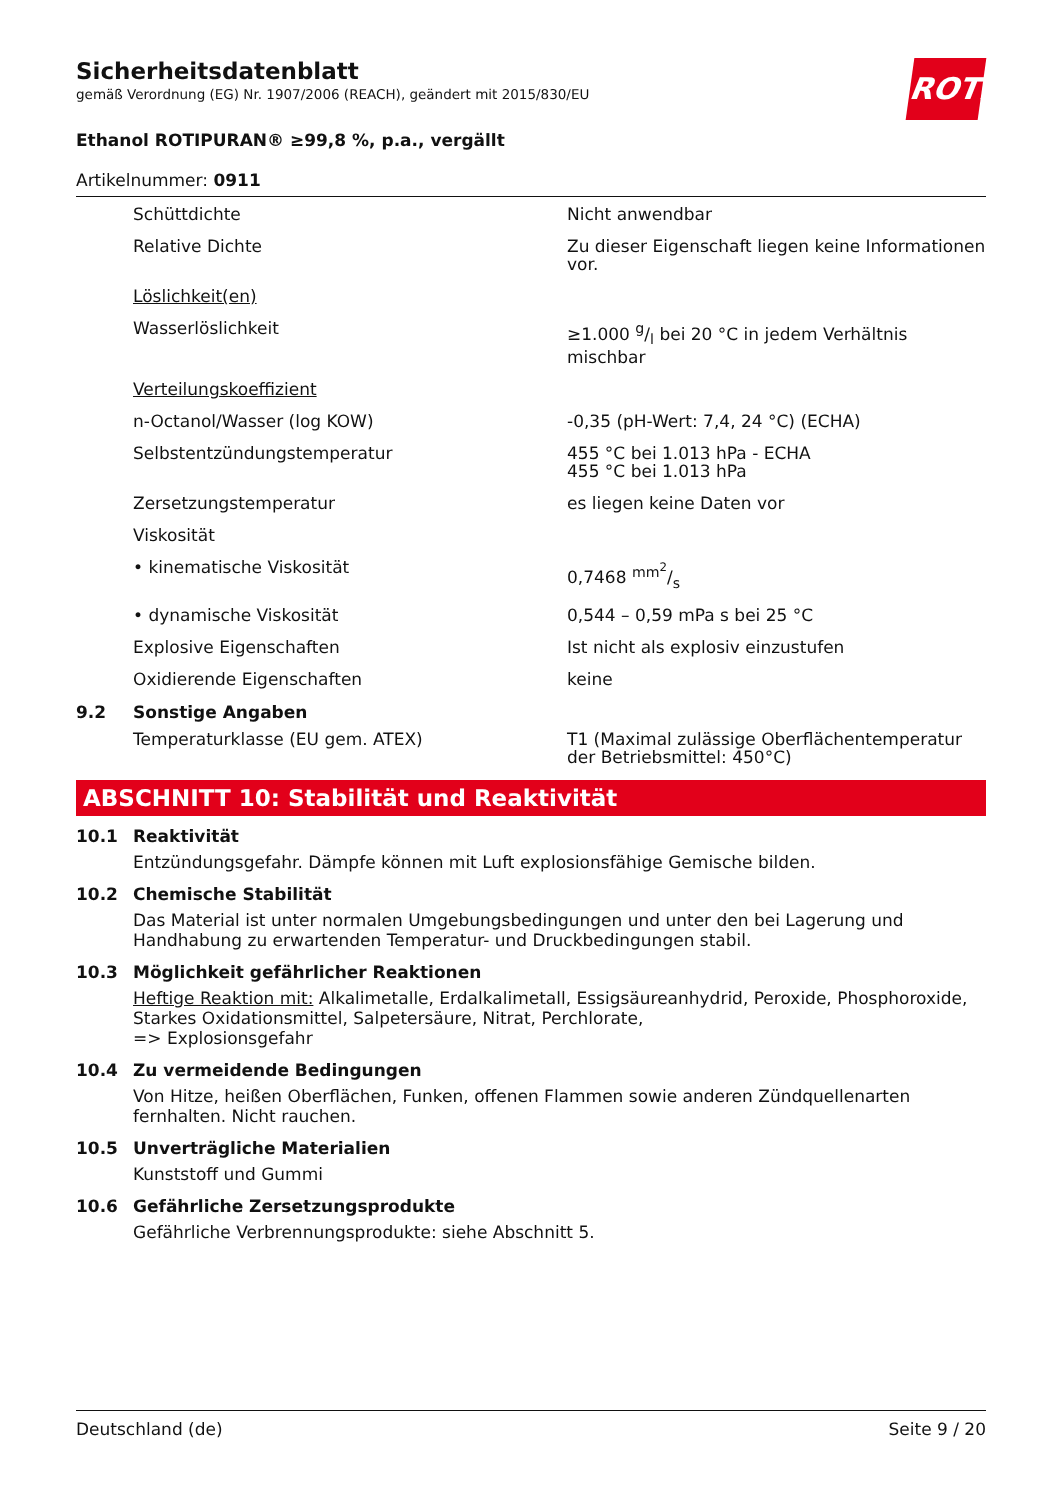ROTH
Sicherheitsdatenblatt
gemäß Verordnung (EG) Nr. 1907/2006 (REACH), geändert mit 2015/830/EU
Ethanol ROTIPURAN® ≥99,8 %, p.a., vergällt
Artikelnummer: 0911
Schüttdichte Nicht anwendbar
Relative Dichte Zu dieser Eigenschaft liegen keine Informationen vor.
Löslichkeit(en)
Wasserlöslichkeit ≥1.000 g/l bei 20 °C in jedem Verhältnis mischbar
Verteilungskoeffizient
n-Octanol/Wasser (log KOW) -0,35 (pH-Wert: 7,4, 24 °C) (ECHA)
Selbstentzündungstemperatur 455 °C bei 1.013 hPa - ECHA
455 °C bei 1.013 hPa
Zersetzungstemperatur es liegen keine Daten vor
Viskosität
• kinematische Viskosität 0,7468 mm<sup>2</sup>/s
• dynamische Viskosität 0,544 – 0,59 mPa s bei 25 °C
Explosive Eigenschaften Ist nicht als explosiv einzustufen
Oxidierende Eigenschaften keine
9.2 Sonstige Angaben
Temperaturklasse (EU gem. ATEX) T1 (Maximal zulässige Oberflächentemperatur der Betriebsmittel: 450°C)
ABSCHNITT 10: Stabilität und Reaktivität
10.1 Reaktivität
Entzündungsgefahr. Dämpfe können mit Luft explosionsfähige Gemische bilden.
10.2 Chemische Stabilität
Das Material ist unter normalen Umgebungsbedingungen und unter den bei Lagerung und Handhabung zu erwartenden Temperatur- und Druckbedingungen stabil.
10.3 Möglichkeit gefährlicher Reaktionen
Heftige Reaktion mit: Alkalimetalle, Erdalkalimetall, Essigsäureanhydrid, Peroxide, Phosphoroxide, Starkes Oxidationsmittel, Salpetersäure, Nitrat, Perchlorate,
=> Explosionsgefahr
10.4 Zu vermeidende Bedingungen
Von Hitze, heißen Oberflächen, Funken, offenen Flammen sowie anderen Zündquellenarten fernhalten. Nicht rauchen.
10.5 Unverträgliche Materialien
Kunststoff und Gummi
10.6 Gefährliche Zersetzungsprodukte
Gefährliche Verbrennungsprodukte: siehe Abschnitt 5.
Deutschland (de) Seite 9 / 20